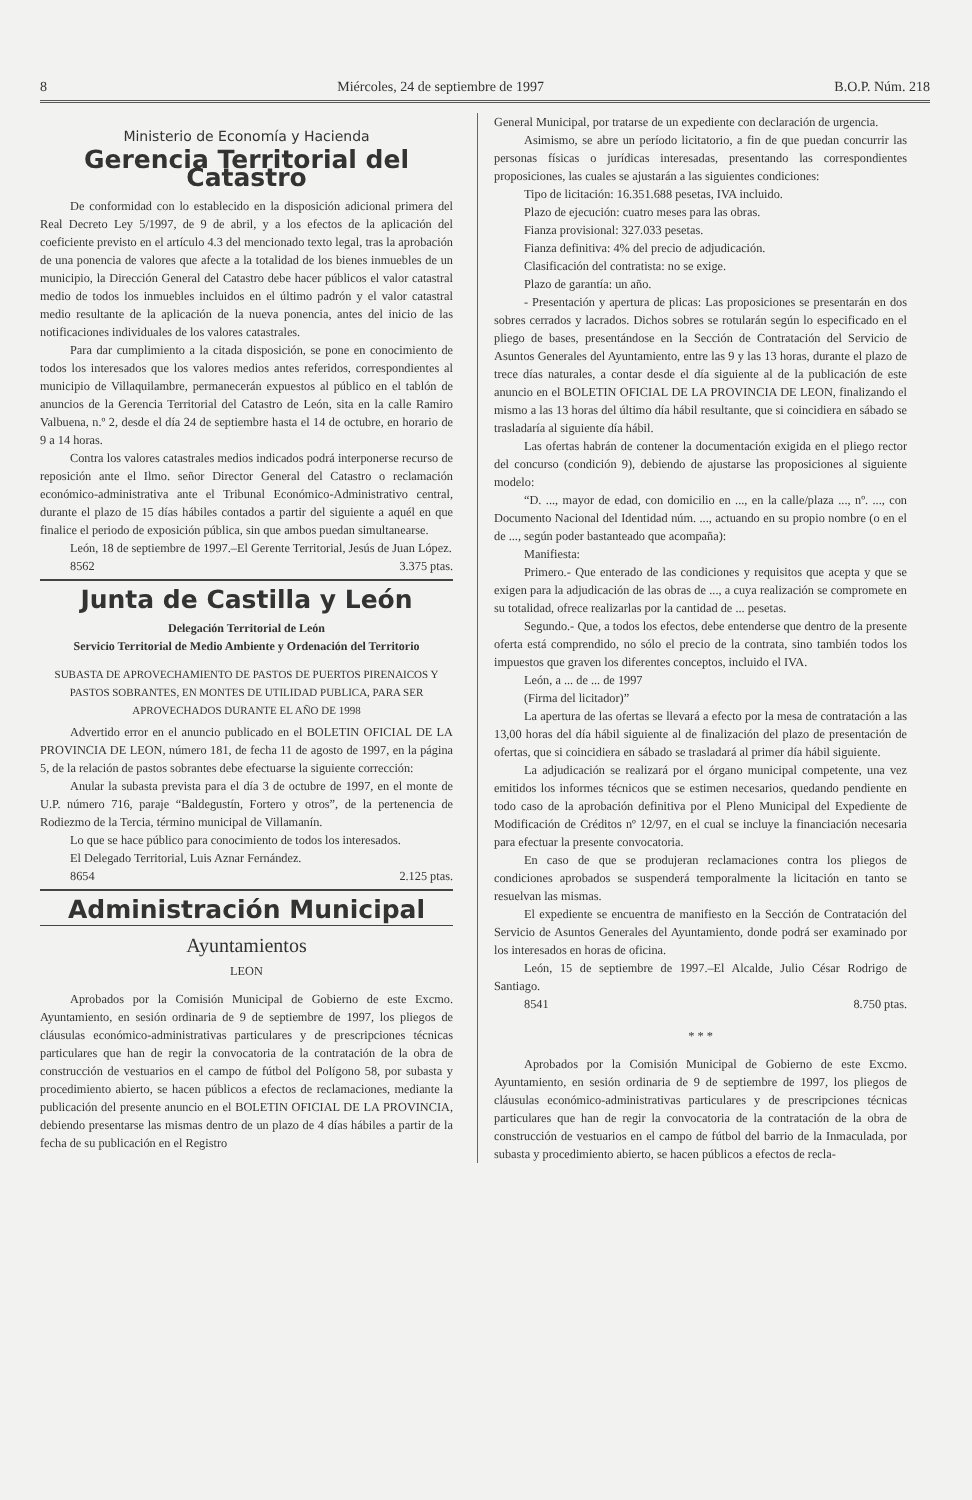8 Miércoles, 24 de septiembre de 1997 B.O.P. Núm. 218
Ministerio de Economía y Hacienda
Gerencia Territorial del Catastro
De conformidad con lo establecido en la disposición adicional primera del Real Decreto Ley 5/1997, de 9 de abril, y a los efectos de la aplicación del coeficiente previsto en el artículo 4.3 del mencionado texto legal, tras la aprobación de una ponencia de valores que afecte a la totalidad de los bienes inmuebles de un municipio, la Dirección General del Catastro debe hacer públicos el valor catastral medio de todos los inmuebles incluidos en el último padrón y el valor catastral medio resultante de la aplicación de la nueva ponencia, antes del inicio de las notificaciones individuales de los valores catastrales.
Para dar cumplimiento a la citada disposición, se pone en conocimiento de todos los interesados que los valores medios antes referidos, correspondientes al municipio de Villaquilambre, permanecerán expuestos al público en el tablón de anuncios de la Gerencia Territorial del Catastro de León, sita en la calle Ramiro Valbuena, n.º 2, desde el día 24 de septiembre hasta el 14 de octubre, en horario de 9 a 14 horas.
Contra los valores catastrales medios indicados podrá interponerse recurso de reposición ante el Ilmo. señor Director General del Catastro o reclamación económico-administrativa ante el Tribunal Económico-Administrativo central, durante el plazo de 15 días hábiles contados a partir del siguiente a aquél en que finalice el periodo de exposición pública, sin que ambos puedan simultanearse.
León, 18 de septiembre de 1997.–El Gerente Territorial, Jesús de Juan López.
8562 3.375 ptas.
Junta de Castilla y León
Delegación Territorial de León
Servicio Territorial de Medio Ambiente y Ordenación del Territorio
SUBASTA DE APROVECHAMIENTO DE PASTOS DE PUERTOS PIRENAICOS Y PASTOS SOBRANTES, EN MONTES DE UTILIDAD PUBLICA, PARA SER APROVECHADOS DURANTE EL AÑO DE 1998
Advertido error en el anuncio publicado en el BOLETIN OFICIAL DE LA PROVINCIA DE LEON, número 181, de fecha 11 de agosto de 1997, en la página 5, de la relación de pastos sobrantes debe efectuarse la siguiente corrección:
Anular la subasta prevista para el día 3 de octubre de 1997, en el monte de U.P. número 716, paraje “Baldegustín, Fortero y otros”, de la pertenencia de Rodiezmo de la Tercia, término municipal de Villamanín.
Lo que se hace público para conocimiento de todos los interesados.
El Delegado Territorial, Luis Aznar Fernández.
8654 2.125 ptas.
Administración Municipal
Ayuntamientos
LEON
Aprobados por la Comisión Municipal de Gobierno de este Excmo. Ayuntamiento, en sesión ordinaria de 9 de septiembre de 1997, los pliegos de cláusulas económico-administrativas particulares y de prescripciones técnicas particulares que han de regir la convocatoria de la contratación de la obra de construcción de vestuarios en el campo de fútbol del Polígono 58, por subasta y procedimiento abierto, se hacen públicos a efectos de reclamaciones, mediante la publicación del presente anuncio en el BOLETIN OFICIAL DE LA PROVINCIA, debiendo presentarse las mismas dentro de un plazo de 4 días hábiles a partir de la fecha de su publicación en el Registro
General Municipal, por tratarse de un expediente con declaración de urgencia.
Asimismo, se abre un período licitatorio, a fin de que puedan concurrir las personas físicas o jurídicas interesadas, presentando las correspondientes proposiciones, las cuales se ajustarán a las siguientes condiciones:
Tipo de licitación: 16.351.688 pesetas, IVA incluido.
Plazo de ejecución: cuatro meses para las obras.
Fianza provisional: 327.033 pesetas.
Fianza definitiva: 4% del precio de adjudicación.
Clasificación del contratista: no se exige.
Plazo de garantía: un año.
- Presentación y apertura de plicas: Las proposiciones se presentarán en dos sobres cerrados y lacrados. Dichos sobres se rotularán según lo especificado en el pliego de bases, presentándose en la Sección de Contratación del Servicio de Asuntos Generales del Ayuntamiento, entre las 9 y las 13 horas, durante el plazo de trece días naturales, a contar desde el día siguiente al de la publicación de este anuncio en el BOLETIN OFICIAL DE LA PROVINCIA DE LEON, finalizando el mismo a las 13 horas del último día hábil resultante, que si coincidiera en sábado se trasladaría al siguiente día hábil.
Las ofertas habrán de contener la documentación exigida en el pliego rector del concurso (condición 9), debiendo de ajustarse las proposiciones al siguiente modelo:
“D. ..., mayor de edad, con domicilio en ..., en la calle/plaza ..., nº. ..., con Documento Nacional del Identidad núm. ..., actuando en su propio nombre (o en el de ..., según poder bastanteado que acompaña):
Manifiesta:
Primero.- Que enterado de las condiciones y requisitos que acepta y que se exigen para la adjudicación de las obras de ..., a cuya realización se compromete en su totalidad, ofrece realizarlas por la cantidad de ... pesetas.
Segundo.- Que, a todos los efectos, debe entenderse que dentro de la presente oferta está comprendido, no sólo el precio de la contrata, sino también todos los impuestos que graven los diferentes conceptos, incluido el IVA.
León, a ... de ... de 1997
(Firma del licitador)”
La apertura de las ofertas se llevará a efecto por la mesa de contratación a las 13,00 horas del día hábil siguiente al de finalización del plazo de presentación de ofertas, que si coincidiera en sábado se trasladará al primer día hábil siguiente.
La adjudicación se realizará por el órgano municipal competente, una vez emitidos los informes técnicos que se estimen necesarios, quedando pendiente en todo caso de la aprobación definitiva por el Pleno Municipal del Expediente de Modificación de Créditos nº 12/97, en el cual se incluye la financiación necesaria para efectuar la presente convocatoria.
En caso de que se produjeran reclamaciones contra los pliegos de condiciones aprobados se suspenderá temporalmente la licitación en tanto se resuelvan las mismas.
El expediente se encuentra de manifiesto en la Sección de Contratación del Servicio de Asuntos Generales del Ayuntamiento, donde podrá ser examinado por los interesados en horas de oficina.
León, 15 de septiembre de 1997.–El Alcalde, Julio César Rodrigo de Santiago.
8541 8.750 ptas.
* * *
Aprobados por la Comisión Municipal de Gobierno de este Excmo. Ayuntamiento, en sesión ordinaria de 9 de septiembre de 1997, los pliegos de cláusulas económico-administrativas particulares y de prescripciones técnicas particulares que han de regir la convocatoria de la contratación de la obra de construcción de vestuarios en el campo de fútbol del barrio de la Inmaculada, por subasta y procedimiento abierto, se hacen públicos a efectos de recla-